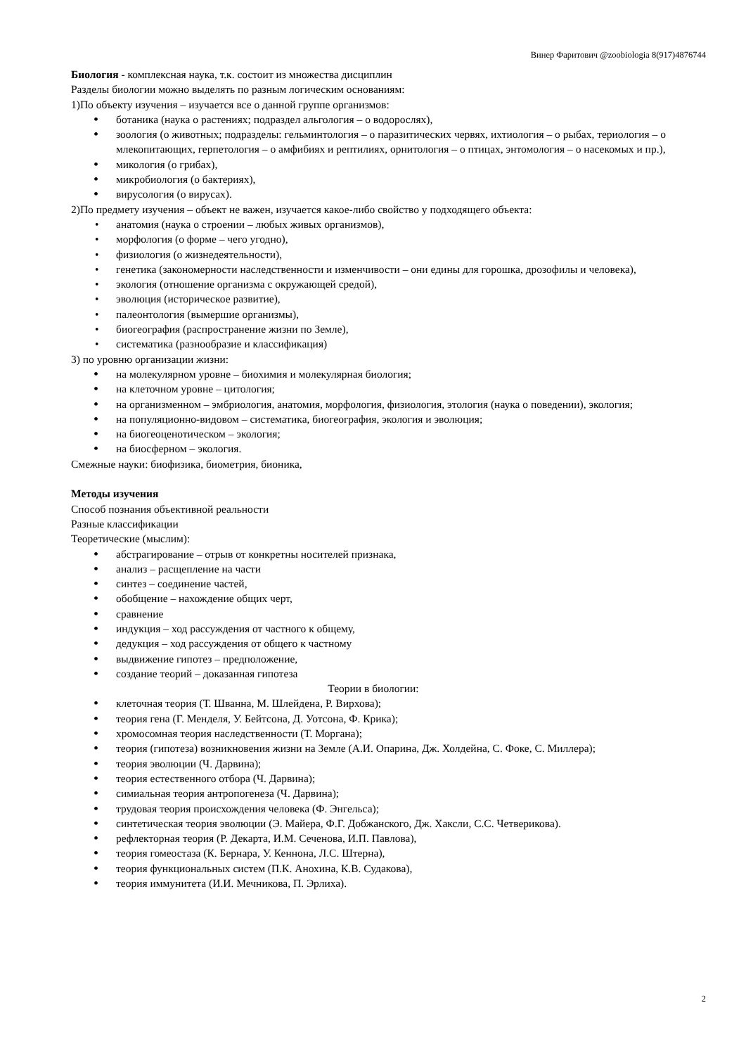Винер Фаритович @zoobiologia 8(917)4876744
Биология - комплексная наука, т.к. состоит из множества дисциплин
Разделы биологии можно выделять по разным логическим основаниям:
1)По объекту изучения – изучается все о данной группе организмов:
ботаника (наука о растениях; подраздел альгология – о водорослях),
зоология (о животных; подразделы: гельминтология – о паразитических червях, ихтиология – о рыбах, териология – о млекопитающих, герпетология – о амфибиях и рептилиях, орнитология – о птицах, энтомология – о насекомых и пр.),
микология (о грибах),
микробиология (о бактериях),
вирусология (о вирусах).
2)По предмету изучения – объект не важен, изучается какое-либо свойство у подходящего объекта:
анатомия (наука о строении – любых живых организмов),
морфология (о форме – чего угодно),
физиология (о жизнедеятельности),
генетика (закономерности наследственности и изменчивости – они едины для горошка, дрозофилы и человека),
экология (отношение организма с окружающей средой),
эволюция (историческое развитие),
палеонтология (вымершие организмы),
биогеография (распространение жизни по Земле),
систематика (разнообразие и классификация)
3) по уровню организации жизни:
на молекулярном уровне – биохимия и молекулярная биология;
на клеточном уровне – цитология;
на организменном – эмбриология, анатомия, морфология, физиология, этология (наука о поведении), экология;
на популяционно-видовом – систематика, биогеография, экология и эволюция;
на биогеоценотическом – экология;
на биосферном – экология.
Смежные науки: биофизика, биометрия, бионика,
Методы изучения
Способ познания объективной реальности
Разные классификации
Теоретические (мыслим):
абстрагирование – отрыв от конкретны носителей признака,
анализ – расщепление на части
синтез – соединение частей,
обобщение – нахождение общих черт,
сравнение
индукция – ход рассуждения от частного к общему,
дедукция – ход рассуждения от общего к частному
выдвижение гипотез – предположение,
создание теорий – доказанная гипотеза
Теории в биологии:
клеточная теория (Т. Шванна, М. Шлейдена, Р. Вирхова);
теория гена (Г. Менделя, У. Бейтсона, Д. Уотсона, Ф. Крика);
хромосомная теория наследственности (Т. Моргана);
теория (гипотеза) возникновения жизни на Земле (А.И. Опарина, Дж. Холдейна, С. Фоке, С. Миллера);
теория эволюции (Ч. Дарвина);
теория естественного отбора (Ч. Дарвина);
симиальная теория антропогенеза (Ч. Дарвина);
трудовая теория происхождения человека (Ф. Энгельса);
синтетическая теория эволюции (Э. Майера, Ф.Г. Добжанского, Дж. Хаксли, С.С. Четверикова).
рефлекторная теория (Р. Декарта, И.М. Сеченова, И.П. Павлова),
теория гомеостаза (К. Бернара, У. Кеннона, Л.С. Штерна),
теория функциональных систем (П.К. Анохина, К.В. Судакова),
теория иммунитета (И.И. Мечникова, П. Эрлиха).
2